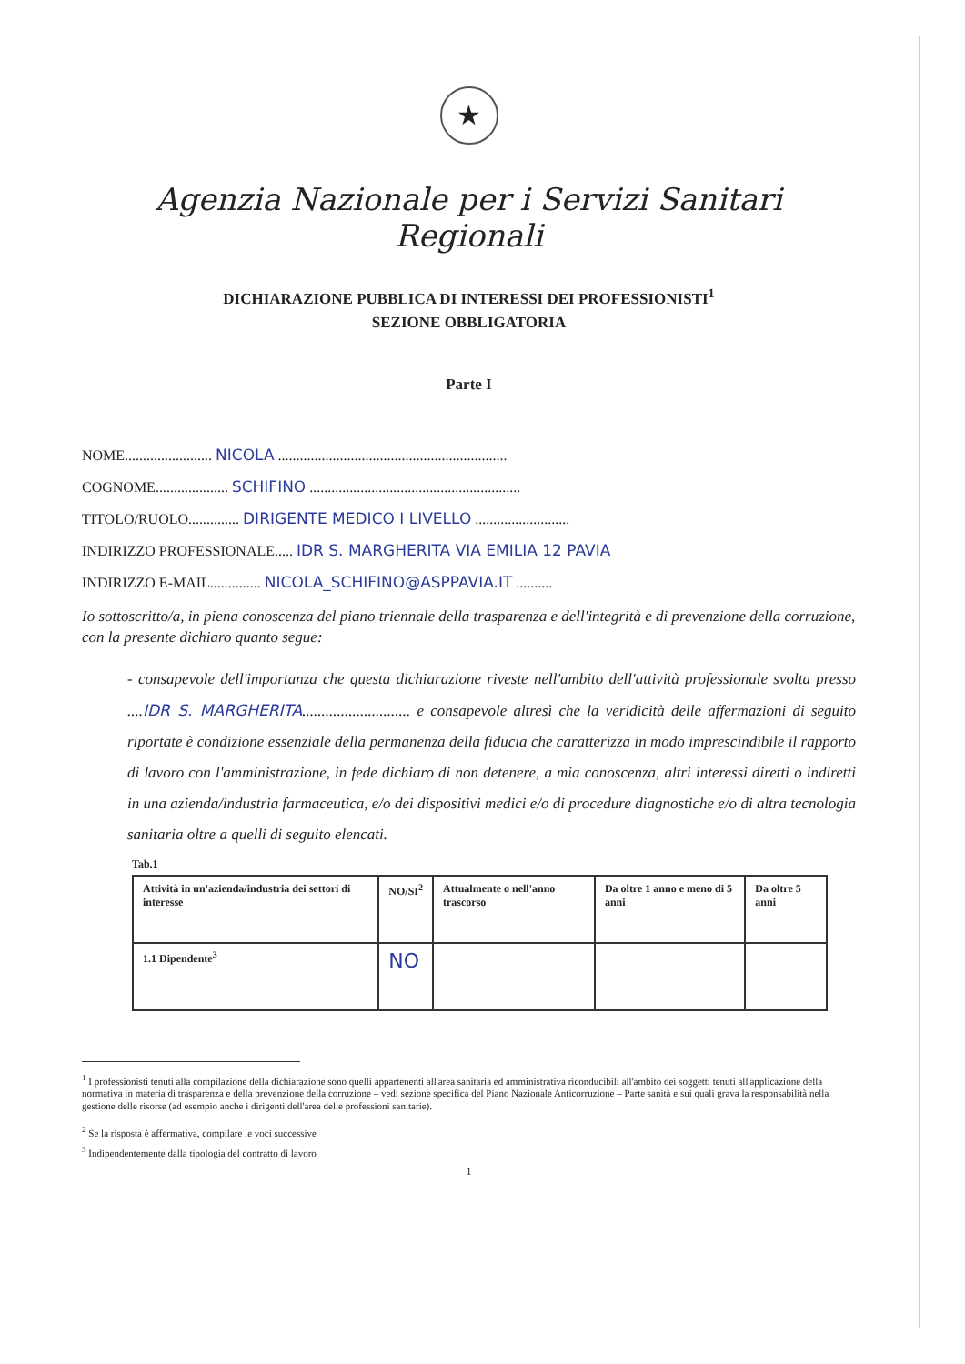★
Agenzia Nazionale per i Servizi Sanitari Regionali
DICHIARAZIONE PUBBLICA DI INTERESSI DEI PROFESSIONISTI<sup>1</sup>
SEZIONE OBBLIGATORIA
Parte I
NOME........................ NICOLA ...............................................................
COGNOME.................... SCHIFINO ..........................................................
TITOLO/RUOLO.............. DIRIGENTE MEDICO I LIVELLO ..........................
INDIRIZZO PROFESSIONALE..... IDR S. MARGHERITA VIA EMILIA 12 PAVIA
INDIRIZZO E-MAIL.............. NICOLA_SCHIFINO@ASPPAVIA.IT ..........
Io sottoscritto/a, in piena conoscenza del piano triennale della trasparenza e dell'integrità e di prevenzione della corruzione, con la presente dichiaro quanto segue:
- consapevole dell'importanza che questa dichiarazione riveste nell'ambito dell'attività professionale svolta presso ....IDR S. MARGHERITA............................ e consapevole altresì che la veridicità delle affermazioni di seguito riportate è condizione essenziale della permanenza della fiducia che caratterizza in modo imprescindibile il rapporto di lavoro con l'amministrazione, in fede dichiaro di non detenere, a mia conoscenza, altri interessi diretti o indiretti in una azienda/industria farmaceutica, e/o dei dispositivi medici e/o di procedure diagnostiche e/o di altra tecnologia sanitaria oltre a quelli di seguito elencati.
Tab.1
| Attività in un'azienda/industria dei settori di interesse | NO/SI<sup>2</sup> | Attualmente o nell'anno trascorso | Da oltre 1 anno e meno di 5 anni | Da oltre 5 anni |
| --- | --- | --- | --- | --- |
| 1.1 Dipendente<sup>3</sup> | NO | | | |
<sup>1</sup> I professionisti tenuti alla compilazione della dichiarazione sono quelli appartenenti all'area sanitaria ed amministrativa riconducibili all'ambito dei soggetti tenuti all'applicazione della normativa in materia di trasparenza e della prevenzione della corruzione – vedi sezione specifica del Piano Nazionale Anticorruzione – Parte sanità e sui quali grava la responsabilità nella gestione delle risorse (ad esempio anche i dirigenti dell'area delle professioni sanitarie).
<sup>2</sup> Se la risposta è affermativa, compilare le voci successive
<sup>3</sup> Indipendentemente dalla tipologia del contratto di lavoro
1